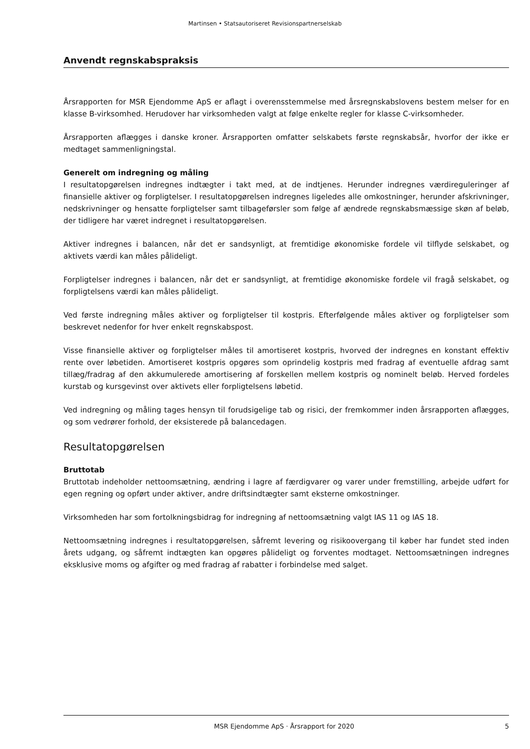Martinsen • Statsautoriseret Revisionspartnerselskab
Anvendt regnskabspraksis
Årsrapporten for MSR Ejendomme ApS er aflagt i overensstemmelse med årsregnskabslovens bestem melser for en klasse B-virksomhed. Herudover har virksomheden valgt at følge enkelte regler for klasse C-virksomheder.
Årsrapporten aflægges i danske kroner. Årsrapporten omfatter selskabets første regnskabsår, hvorfor der ikke er medtaget sammenligningstal.
Generelt om indregning og måling
I resultatopgørelsen indregnes indtægter i takt med, at de indtjenes. Herunder indregnes værdireguleringer af finansielle aktiver og forpligtelser. I resultatopgørelsen indregnes ligeledes alle omkostninger, herunder afskrivninger, nedskrivninger og hensatte forpligtelser samt tilbageførsler som følge af ændrede regnskabsmæssige skøn af beløb, der tidligere har været indregnet i resultatopgørelsen.
Aktiver indregnes i balancen, når det er sandsynligt, at fremtidige økonomiske fordele vil tilflyde selskabet, og aktivets værdi kan måles pålideligt.
Forpligtelser indregnes i balancen, når det er sandsynligt, at fremtidige økonomiske fordele vil fragå selskabet, og forpligtelsens værdi kan måles pålideligt.
Ved første indregning måles aktiver og forpligtelser til kostpris. Efterfølgende måles aktiver og forpligtelser som beskrevet nedenfor for hver enkelt regnskabspost.
Visse finansielle aktiver og forpligtelser måles til amortiseret kostpris, hvorved der indregnes en konstant effektiv rente over løbetiden. Amortiseret kostpris opgøres som oprindelig kostpris med fradrag af eventuelle afdrag samt tillæg/fradrag af den akkumulerede amortisering af forskellen mellem kostpris og nominelt beløb. Herved fordeles kurstab og kursgevinst over aktivets eller forpligtelsens løbetid.
Ved indregning og måling tages hensyn til forudsigelige tab og risici, der fremkommer inden årsrapporten aflægges, og som vedrører forhold, der eksisterede på balancedagen.
Resultatopgørelsen
Bruttotab
Bruttotab indeholder nettoomsætning, ændring i lagre af færdigvarer og varer under fremstilling, arbejde udført for egen regning og opført under aktiver, andre driftsindtægter samt eksterne omkostninger.
Virksomheden har som fortolkningsbidrag for indregning af nettoomsætning valgt IAS 11 og IAS 18.
Nettoomsætning indregnes i resultatopgørelsen, såfremt levering og risikoovergang til køber har fundet sted inden årets udgang, og såfremt indtægten kan opgøres pålideligt og forventes modtaget. Nettoomsætningen indregnes eksklusive moms og afgifter og med fradrag af rabatter i forbindelse med salget.
MSR Ejendomme ApS · Årsrapport for 2020 5